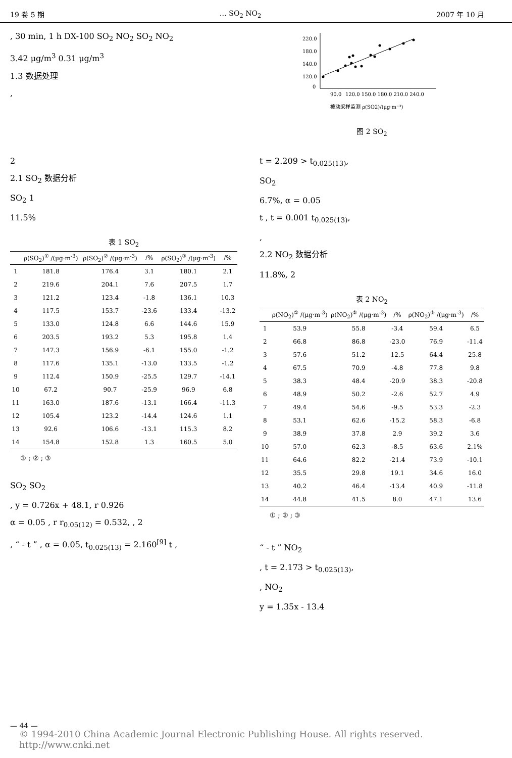19 卷 5 期 … SO<sub>2</sub> NO<sub>2</sub> 2007 年 10 月
, 30 min, 1 h DX-100 SO<sub>2</sub> NO<sub>2</sub> SO<sub>2</sub> NO<sub>2</sub>
3.42 μg/m<sup>3</sup> 0.31 μg/m<sup>3</sup>
1.3 数据处理
,
2
2.1 SO<sub>2</sub> 数据分析
SO<sub>2</sub> 1
11.5%
表 1 SO<sub>2</sub>
| | ρ(SO<sub>2</sub>)<sup>①</sup> /(μg·m<sup>-3</sup>) | ρ(SO<sub>2</sub>)<sup>②</sup> /(μg·m<sup>-3</sup>) | /% | ρ(SO<sub>2</sub>)<sup>③</sup> /(μg·m<sup>-3</sup>) | /% |
| --- | --- | --- | --- | --- | --- |
| 1 | 181.8 | 176.4 | 3.1 | 180.1 | 2.1 |
| 2 | 219.6 | 204.1 | 7.6 | 207.5 | 1.7 |
| 3 | 121.2 | 123.4 | -1.8 | 136.1 | 10.3 |
| 4 | 117.5 | 153.7 | -23.6 | 133.4 | -13.2 |
| 5 | 133.0 | 124.8 | 6.6 | 144.6 | 15.9 |
| 6 | 203.5 | 193.2 | 5.3 | 195.8 | 1.4 |
| 7 | 147.3 | 156.9 | -6.1 | 155.0 | -1.2 |
| 8 | 117.6 | 135.1 | -13.0 | 133.5 | -1.2 |
| 9 | 112.4 | 150.9 | -25.5 | 129.7 | -14.1 |
| 10 | 67.2 | 90.7 | -25.9 | 96.9 | 6.8 |
| 11 | 163.0 | 187.6 | -13.1 | 166.4 | -11.3 |
| 12 | 105.4 | 123.2 | -14.4 | 124.6 | 1.1 |
| 13 | 92.6 | 106.6 | -13.1 | 115.3 | 8.2 |
| 14 | 154.8 | 152.8 | 1.3 | 160.5 | 5.0 |
① ; ② ; ③
SO<sub>2</sub> SO<sub>2</sub>
, y = 0.726x + 48.1, r 0.926
α = 0.05 , r r<sub>0.05(12)</sub> = 0.532, , 2
, “ - t ” , α = 0.05, t<sub>0.025(13)</sub> = 2.160<sup>[9]</sup> t ,
220.0
180.0
140.0
120.0
0
90.0
120.0 150.0 180.0 210.0 240.0
被动采样监测 ρ(SO2)/(μg·m⁻³)
图 2 SO<sub>2</sub>
t = 2.209 > t<sub>0.025(13)</sub>,
SO<sub>2</sub>
6.7%, α = 0.05
t , t = 0.001 t<sub>0.025(13)</sub>,
,
2.2 NO<sub>2</sub> 数据分析
11.8%, 2
表 2 NO<sub>2</sub>
| | ρ(NO<sub>2</sub>)<sup>①</sup> /(μg·m<sup>-3</sup>) | ρ(NO<sub>2</sub>)<sup>②</sup> /(μg·m<sup>-3</sup>) | /% | ρ(NO<sub>2</sub>)<sup>③</sup> /(μg·m<sup>-3</sup>) | /% |
| --- | --- | --- | --- | --- | --- |
| 1 | 53.9 | 55.8 | -3.4 | 59.4 | 6.5 |
| 2 | 66.8 | 86.8 | -23.0 | 76.9 | -11.4 |
| 3 | 57.6 | 51.2 | 12.5 | 64.4 | 25.8 |
| 4 | 67.5 | 70.9 | -4.8 | 77.8 | 9.8 |
| 5 | 38.3 | 48.4 | -20.9 | 38.3 | -20.8 |
| 6 | 48.9 | 50.2 | -2.6 | 52.7 | 4.9 |
| 7 | 49.4 | 54.6 | -9.5 | 53.3 | -2.3 |
| 8 | 53.1 | 62.6 | -15.2 | 58.3 | -6.8 |
| 9 | 38.9 | 37.8 | 2.9 | 39.2 | 3.6 |
| 10 | 57.0 | 62.3 | -8.5 | 63.6 | 2.1% |
| 11 | 64.6 | 82.2 | -21.4 | 73.9 | -10.1 |
| 12 | 35.5 | 29.8 | 19.1 | 34.6 | 16.0 |
| 13 | 40.2 | 46.4 | -13.4 | 40.9 | -11.8 |
| 14 | 44.8 | 41.5 | 8.0 | 47.1 | 13.6 |
① ; ② ; ③
“ - t ” NO<sub>2</sub>
, t = 2.173 > t<sub>0.025(13)</sub>,
, NO<sub>2</sub>
y = 1.35x - 13.4
— 44 —
© 1994-2010 China Academic Journal Electronic Publishing House. All rights reserved. http://www.cnki.net